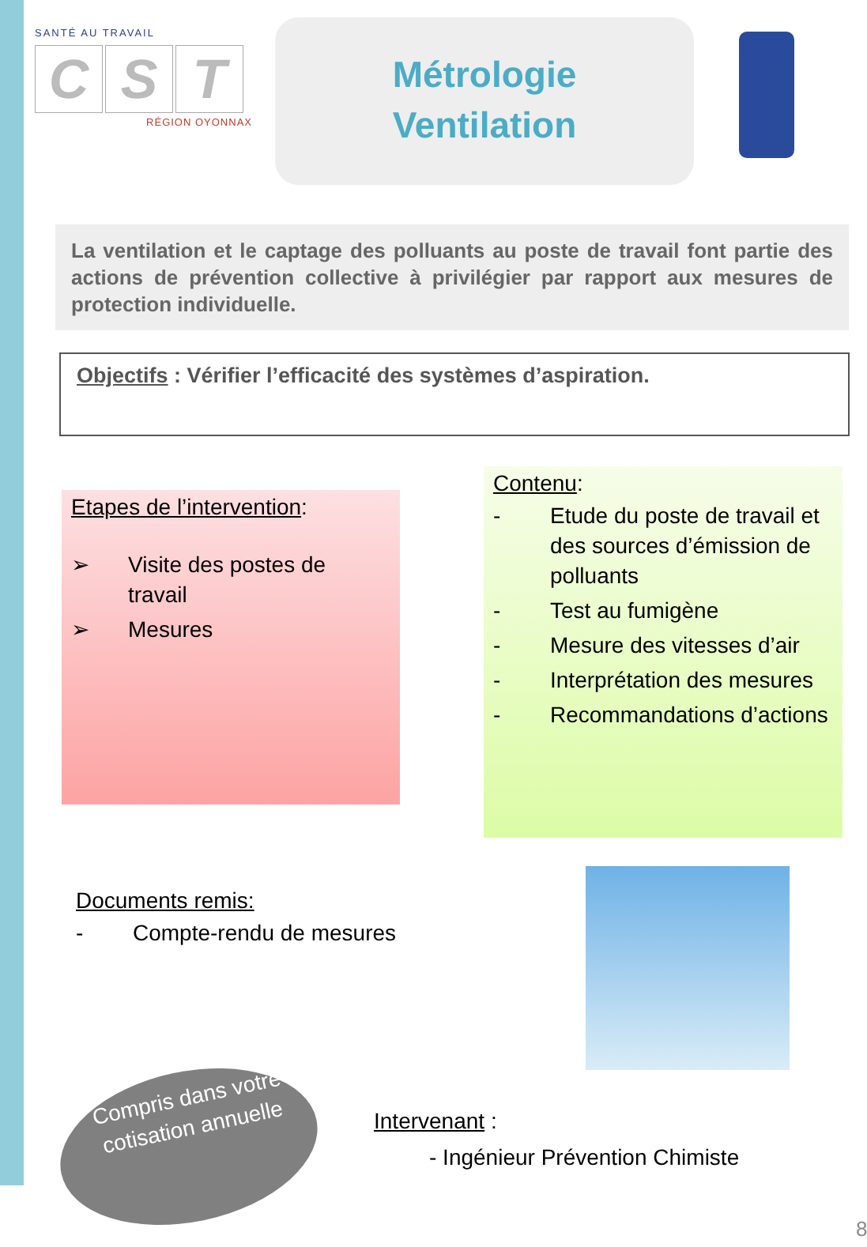SANTÉ AU TRAVAIL
C S T
RÉGION OYONNAX
Métrologie
Ventilation
La ventilation et le captage des polluants au poste de travail font partie des actions de prévention collective à privilégier par rapport aux mesures de protection individuelle.
Objectifs : Vérifier l’efficacité des systèmes d’aspiration.
Etapes de l’intervention:
➢ Visite des postes de travail
➢ Mesures
Contenu:
- Etude du poste de travail et des sources d’émission de polluants
- Test au fumigène
- Mesure des vitesses d’air
- Interprétation des mesures
- Recommandations d’actions
Documents remis:
- Compte-rendu de mesures
Compris dans votre cotisation annuelle
Intervenant :
- Ingénieur Prévention Chimiste
8